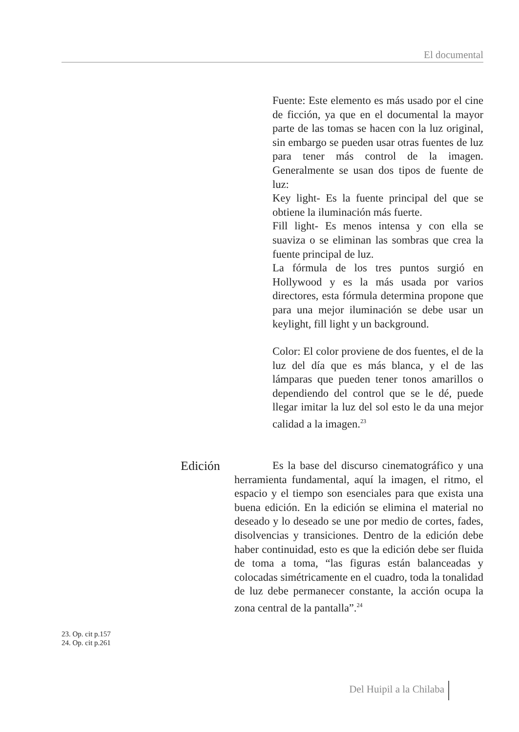El documental
Fuente: Este elemento es más usado por el cine de ficción, ya que en el documental la mayor parte de las tomas se hacen con la luz original, sin embargo se pueden usar otras fuentes de luz para tener más control de la imagen. Generalmente se usan dos tipos de fuente de luz:
Key light- Es la fuente principal del que se obtiene la iluminación más fuerte.
Fill light- Es menos intensa y con ella se suaviza o se eliminan las sombras que crea la fuente principal de luz.
La fórmula de los tres puntos surgió en Hollywood y es la más usada por varios directores, esta fórmula determina propone que para una mejor iluminación se debe usar un keylight, fill light y un background.
Color: El color proviene de dos fuentes, el de la luz del día que es más blanca, y el de las lámparas que pueden tener tonos amarillos o dependiendo del control que se le dé, puede llegar imitar la luz del sol esto le da una mejor calidad a la imagen.<sup>23</sup>
Edición
Es la base del discurso cinematográfico y una herramienta fundamental, aquí la imagen, el ritmo, el espacio y el tiempo son esenciales para que exista una buena edición. En la edición se elimina el material no deseado y lo deseado se une por medio de cortes, fades, disolvencias y transiciones. Dentro de la edición debe haber continuidad, esto es que la edición debe ser fluida de toma a toma, “las figuras están balanceadas y colocadas simétricamente en el cuadro, toda la tonalidad de luz debe permanecer constante, la acción ocupa la zona central de la pantalla”.<sup>24</sup>
23. Op. cit p.157
24. Op. cit p.261
Del Huipil a la Chilaba